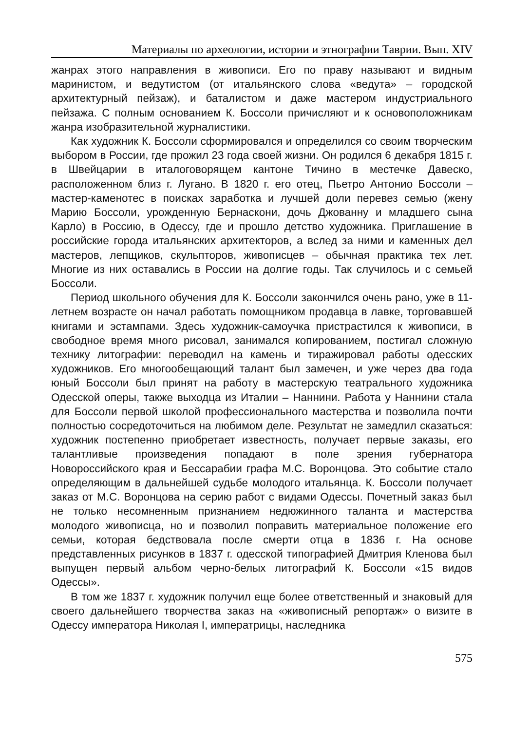Материалы по археологии, истории и этнографии Таврии. Вып. XIV
жанрах этого направления в живописи. Его по праву называют и видным маринистом, и ведутистом (от итальянского слова «ведута» – городской архитектурный пейзаж), и баталистом и даже мастером индустриального пейзажа. С полным основанием К. Боссоли причисляют и к основоположникам жанра изобразительной журналистики.
Как художник К. Боссоли сформировался и определился со своим творческим выбором в России, где прожил 23 года своей жизни. Он родился 6 декабря 1815 г. в Швейцарии в италоговорящем кантоне Тичино в местечке Давеско, расположенном близ г. Лугано. В 1820 г. его отец, Пьетро Антонио Боссоли – мастер-каменотес в поисках заработка и лучшей доли перевез семью (жену Марию Боссоли, урожденную Бернаскони, дочь Джованну и младшего сына Карло) в Россию, в Одессу, где и прошло детство художника. Приглашение в российские города итальянских архитекторов, а вслед за ними и каменных дел мастеров, лепщиков, скульпторов, живописцев – обычная практика тех лет. Многие из них оставались в России на долгие годы. Так случилось и с семьей Боссоли.
Период школьного обучения для К. Боссоли закончился очень рано, уже в 11-летнем возрасте он начал работать помощником продавца в лавке, торговавшей книгами и эстампами. Здесь художник-самоучка пристрастился к живописи, в свободное время много рисовал, занимался копированием, постигал сложную технику литографии: переводил на камень и тиражировал работы одесских художников. Его многообещающий талант был замечен, и уже через два года юный Боссоли был принят на работу в мастерскую театрального художника Одесской оперы, также выходца из Италии – Наннини. Работа у Наннини стала для Боссоли первой школой профессионального мастерства и позволила почти полностью сосредоточиться на любимом деле. Результат не замедлил сказаться: художник постепенно приобретает известность, получает первые заказы, его талантливые произведения попадают в поле зрения губернатора Новороссийского края и Бессарабии графа М.С. Воронцова. Это событие стало определяющим в дальнейшей судьбе молодого итальянца. К. Боссоли получает заказ от М.С. Воронцова на серию работ с видами Одессы. Почетный заказ был не только несомненным признанием недюжинного таланта и мастерства молодого живописца, но и позволил поправить материальное положение его семьи, которая бедствовала после смерти отца в 1836 г. На основе представленных рисунков в 1837 г. одесской типографией Дмитрия Кленова был выпущен первый альбом черно-белых литографий К. Боссоли «15 видов Одессы».
В том же 1837 г. художник получил еще более ответственный и знаковый для своего дальнейшего творчества заказ на «живописный репортаж» о визите в Одессу императора Николая I, императрицы, наследника
575